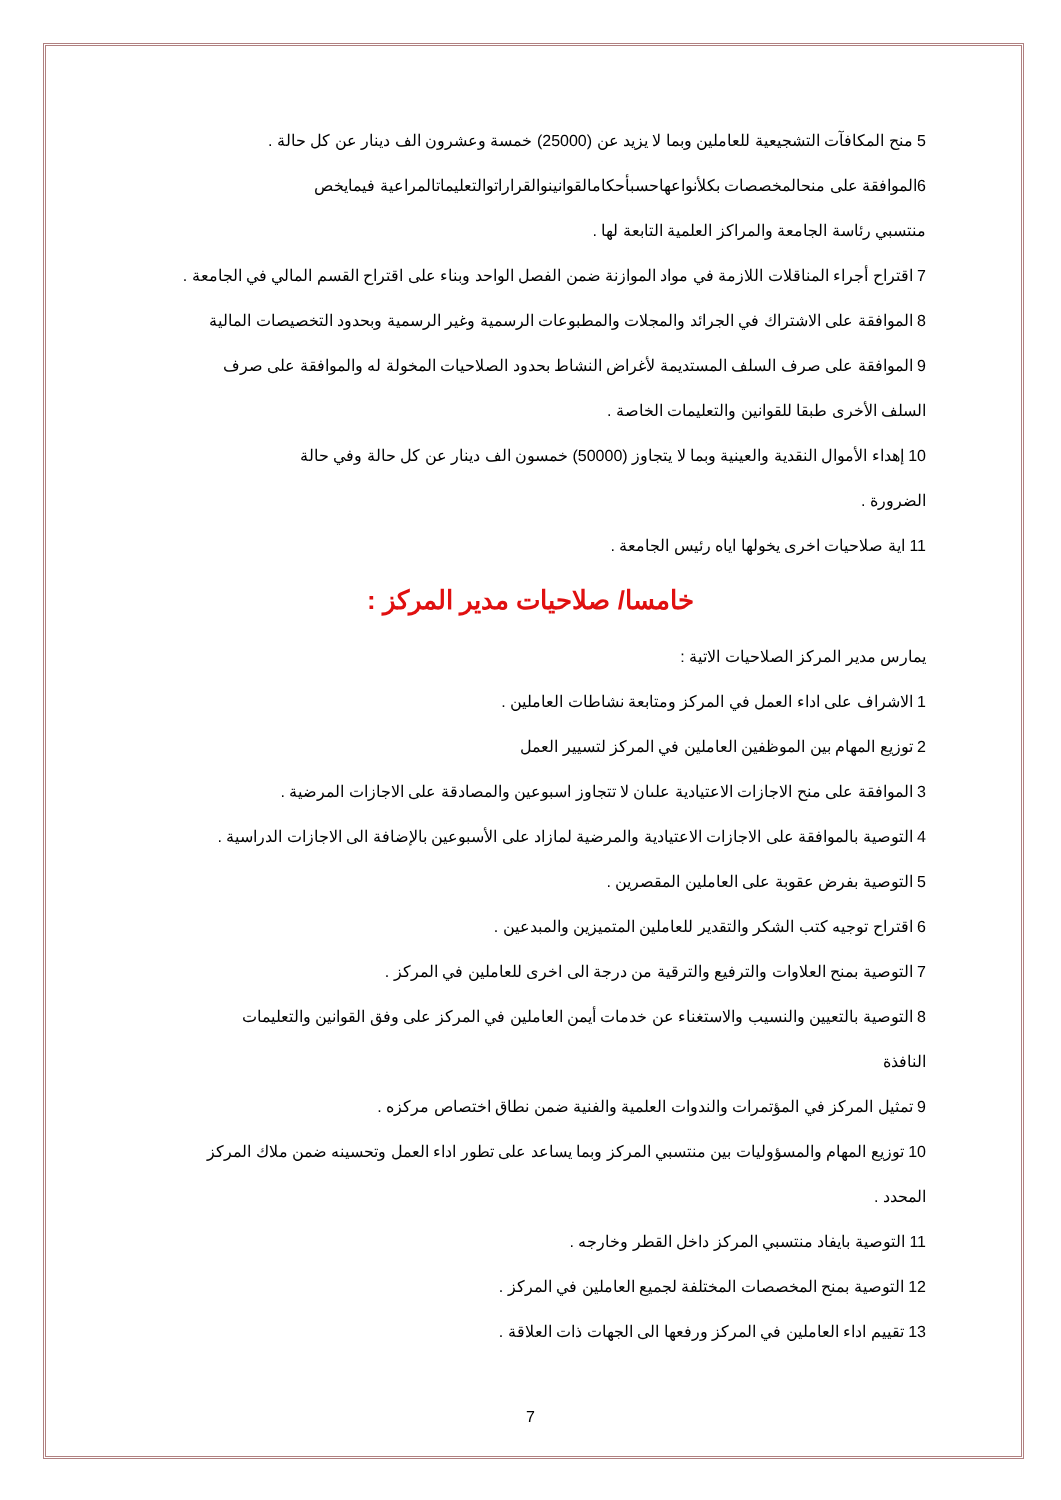5 منح المكافآت التشجيعية للعاملين وبما لا يزيد عن (25000) خمسة وعشرون الف دينار عن كل حالة .
6الموافقة على منحالمخصصات بكلأنواعهاحسبأحكامالقوانينوالقراراتوالتعليماتالمراعية فيمايخص
منتسبي رئاسة الجامعة والمراكز العلمية التابعة لها .
7 اقتراح أجراء المناقلات اللازمة في مواد الموازنة ضمن الفصل الواحد وبناء على اقتراح القسم المالي في الجامعة .
8 الموافقة على الاشتراك في الجرائد والمجلات والمطبوعات الرسمية وغير الرسمية وبحدود التخصيصات المالية
9 الموافقة على صرف السلف المستديمة لأغراض النشاط بحدود الصلاحيات المخولة له والموافقة على صرف
السلف الأخرى طبقا للقوانين والتعليمات الخاصة .
10 إهداء الأموال النقدية والعينية وبما لا يتجاوز (50000) خمسون الف دينار عن كل حالة وفي حالة
الضرورة .
11 اية صلاحيات اخرى يخولها اياه رئيس الجامعة .
خامسا/ صلاحيات مدير المركز :
يمارس مدير المركز الصلاحيات الاتية :
1 الاشراف على اداء العمل في المركز ومتابعة نشاطات العاملين .
2 توزيع المهام بين الموظفين العاملين في المركز لتسيير العمل
3 الموافقة على منح الاجازات الاعتيادية علىان لا تتجاوز اسبوعين والمصادقة على الاجازات المرضية .
4 التوصية بالموافقة على الاجازات الاعتيادية والمرضية لمازاد على الأسبوعين بالإضافة الى الاجازات الدراسية .
5 التوصية بفرض عقوبة على العاملين المقصرين .
6 اقتراح توجيه كتب الشكر والتقدير للعاملين المتميزين والمبدعين .
7 التوصية بمنح العلاوات والترفيع والترقية من درجة الى اخرى للعاملين في المركز .
8 التوصية بالتعيين والنسيب والاستغناء عن خدمات أيمن العاملين في المركز على وفق القوانين والتعليمات
النافذة
9 تمثيل المركز في المؤتمرات والندوات العلمية والفنية ضمن نطاق اختصاص مركزه .
10 توزيع المهام والمسؤوليات بين منتسبي المركز وبما يساعد على تطور اداء العمل وتحسينه ضمن ملاك المركز
المحدد .
11 التوصية بايفاد منتسبي المركز داخل القطر وخارجه .
12 التوصية بمنح المخصصات المختلفة لجميع العاملين في المركز .
13 تقييم اداء العاملين في المركز ورفعها الى الجهات ذات العلاقة .
7